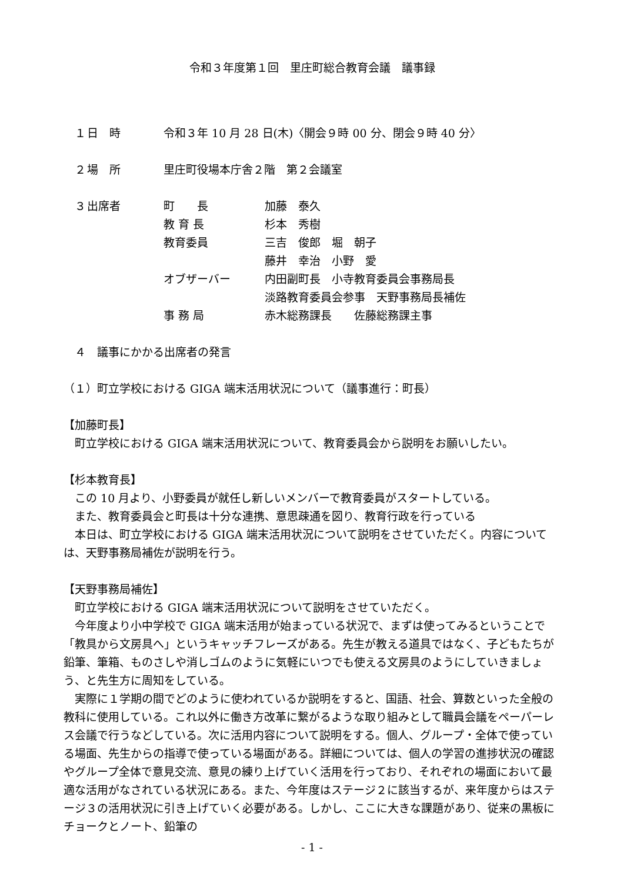令和３年度第１回　里庄町総合教育会議　議事録
　１ 日　時 令和３年 10 月 28 日(木)〈開会９時 00 分、閉会９時 40 分〉
　２ 場　所 里庄町役場本庁舎２階　第２会議室
　３ 出席者 町　　長 加藤　泰久
教 育 長 杉本　秀樹
教育委員 三吉　俊郎　堀　朝子
藤井　幸治　小野　愛
オブザーバー 内田副町長　小寺教育委員会事務局長
淡路教育委員会参事　天野事務局長補佐
事 務 局 赤木総務課長　　佐藤総務課主事
　４　議事にかかる出席者の発言
（１）町立学校における GIGA 端末活用状況について（議事進行：町長）
【加藤町長】
町立学校における GIGA 端末活用状況について、教育委員会から説明をお願いしたい。
【杉本教育長】
この 10 月より、小野委員が就任し新しいメンバーで教育委員がスタートしている。
また、教育委員会と町長は十分な連携、意思疎通を図り、教育行政を行っている
本日は、町立学校における GIGA 端末活用状況について説明をさせていただく。内容については、天野事務局補佐が説明を行う。
【天野事務局補佐】
町立学校における GIGA 端末活用状況について説明をさせていただく。
今年度より小中学校で GIGA 端末活用が始まっている状況で、まずは使ってみるということで「教具から文房具へ」というキャッチフレーズがある。先生が教える道具ではなく、子どもたちが鉛筆、筆箱、ものさしや消しゴムのように気軽にいつでも使える文房具のようにしていきましょう、と先生方に周知をしている。
実際に１学期の間でどのように使われているか説明をすると、国語、社会、算数といった全般の教科に使用している。これ以外に働き方改革に繋がるような取り組みとして職員会議をペーパーレス会議で行うなどしている。次に活用内容について説明をする。個人、グループ・全体で使っている場面、先生からの指導で使っている場面がある。詳細については、個人の学習の進捗状況の確認やグループ全体で意見交流、意見の練り上げていく活用を行っており、それぞれの場面において最適な活用がなされている状況にある。また、今年度はステージ２に該当するが、来年度からはステージ３の活用状況に引き上げていく必要がある。しかし、ここに大きな課題があり、従来の黒板にチョークとノート、鉛筆の
- 1 -